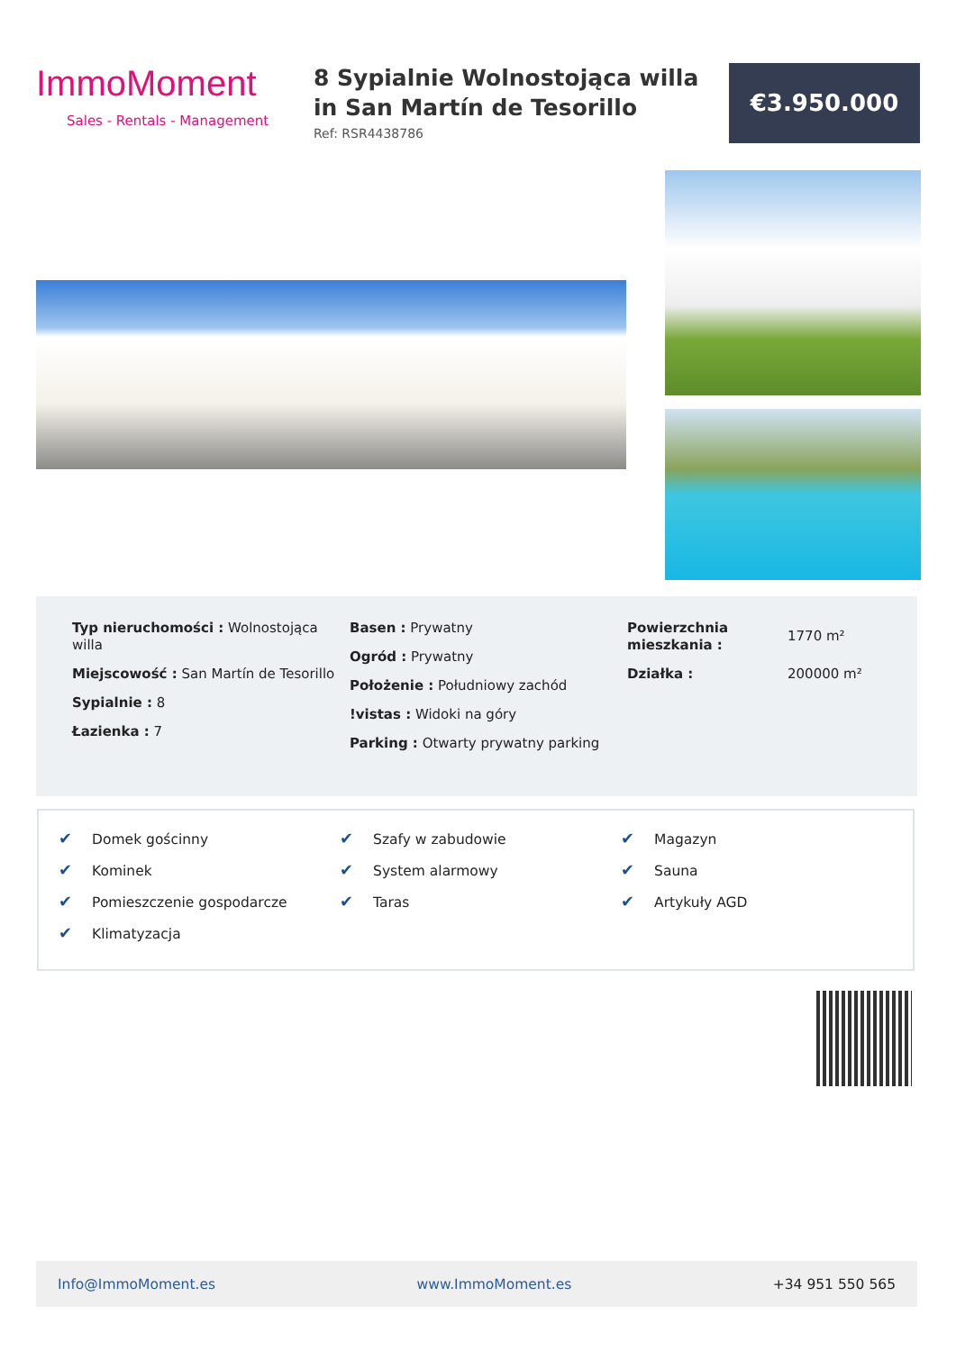ImmoMoment
Sales - Rentals - Management
8 Sypialnie Wolnostojąca willa in San Martín de Tesorillo
Ref: RSR4438786
€3.950.000
Typ nieruchomości : Wolnostojąca willa
Miejscowość : San Martín de Tesorillo
Sypialnie : 8
Łazienka : 7
Basen : Prywatny
Ogród : Prywatny
Położenie : Południowy zachód
!vistas : Widoki na góry
Parking : Otwarty prywatny parking
Powierzchnia mieszkania : 1770 m²
Działka : 200000 m²
✔ Domek gościnny
✔ Kominek
✔ Pomieszczenie gospodarcze
✔ Klimatyzacja
✔ Szafy w zabudowie
✔ System alarmowy
✔ Taras
✔ Magazyn
✔ Sauna
✔ Artykuły AGD
Info@ImmoMoment.es www.ImmoMoment.es +34 951 550 565